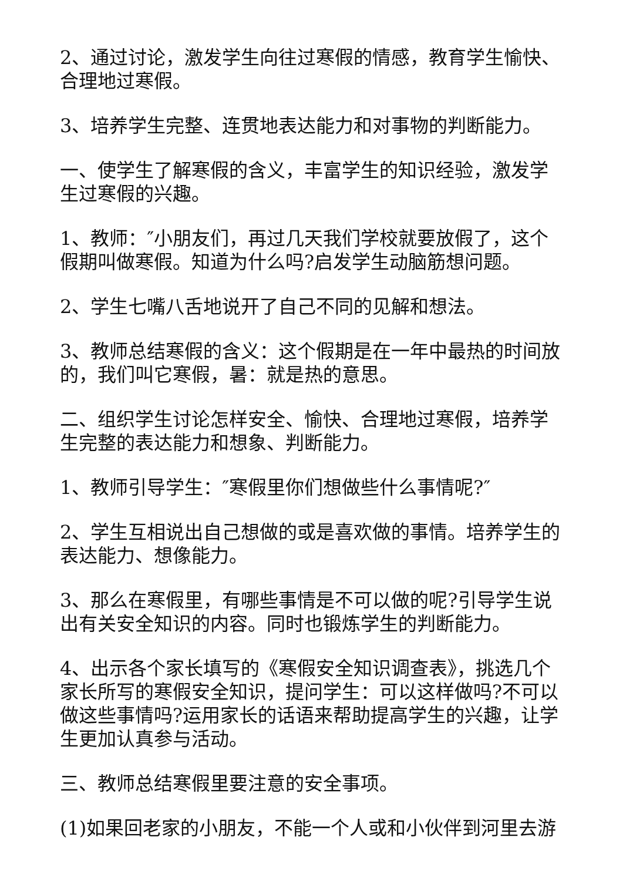2、通过讨论，激发学生向往过寒假的情感，教育学生愉快、合理地过寒假。
3、培养学生完整、连贯地表达能力和对事物的判断能力。
一、使学生了解寒假的含义，丰富学生的知识经验，激发学生过寒假的兴趣。
1、教师：″小朋友们，再过几天我们学校就要放假了，这个假期叫做寒假。知道为什么吗?启发学生动脑筋想问题。
2、学生七嘴八舌地说开了自己不同的见解和想法。
3、教师总结寒假的含义：这个假期是在一年中最热的时间放的，我们叫它寒假，暑：就是热的意思。
二、组织学生讨论怎样安全、愉快、合理地过寒假，培养学生完整的表达能力和想象、判断能力。
1、教师引导学生：″寒假里你们想做些什么事情呢?″
2、学生互相说出自己想做的或是喜欢做的事情。培养学生的表达能力、想像能力。
3、那么在寒假里，有哪些事情是不可以做的呢?引导学生说出有关安全知识的内容。同时也锻炼学生的判断能力。
4、出示各个家长填写的《寒假安全知识调查表》，挑选几个家长所写的寒假安全知识，提问学生：可以这样做吗?不可以做这些事情吗?运用家长的话语来帮助提高学生的兴趣，让学生更加认真参与活动。
三、教师总结寒假里要注意的安全事项。
(1)如果回老家的小朋友，不能一个人或和小伙伴到河里去游